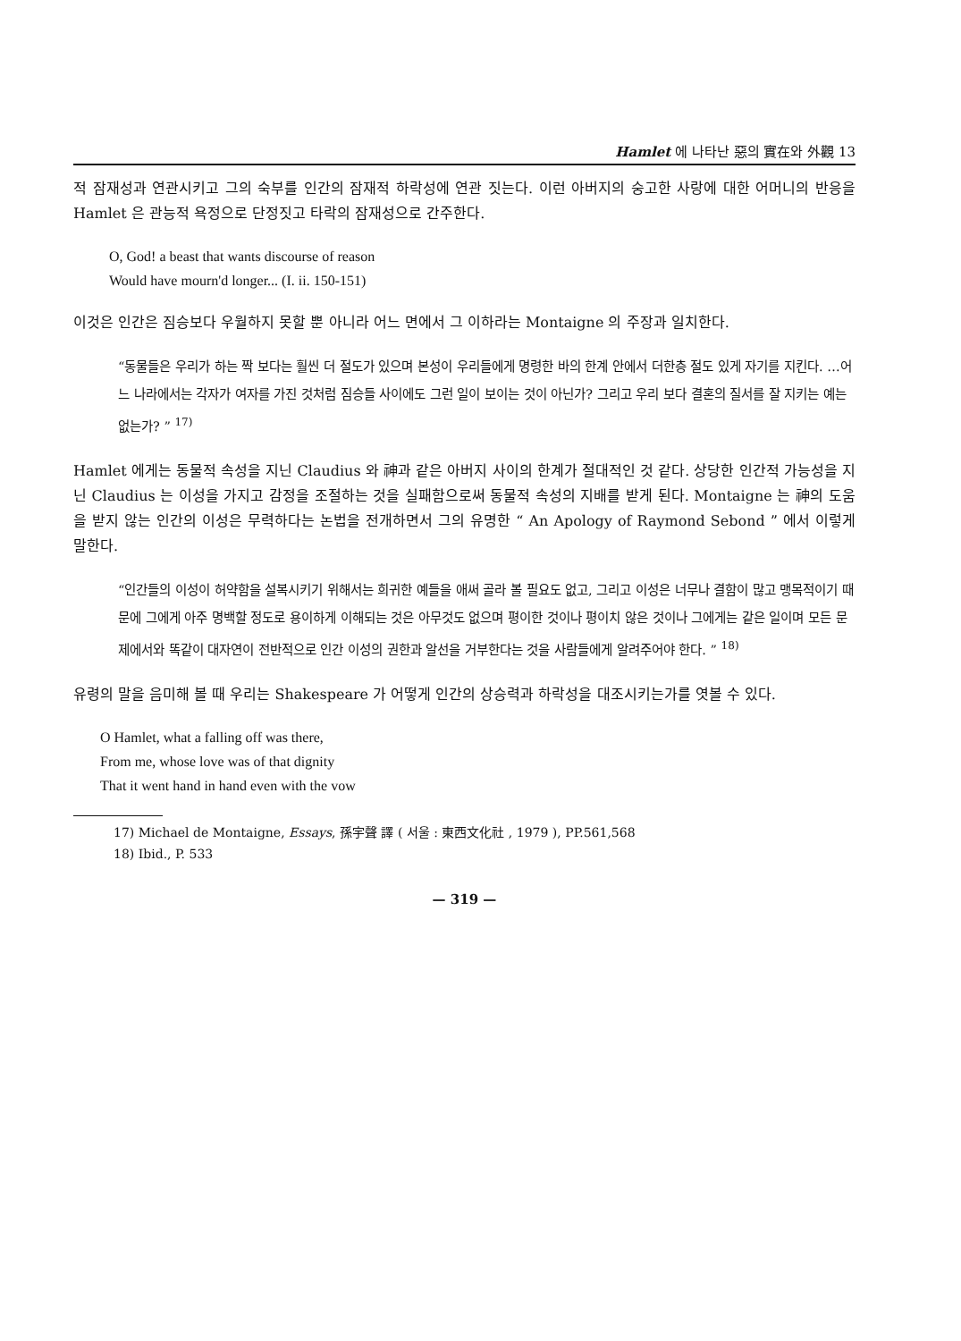Hamlet 에 나타난 惡의 實在와 外觀 13
적 잠재성과 연관시키고 그의 숙부를 인간의 잠재적 하락성에 연관 짓는다. 이런 아버지의 숭고한 사랑에 대한 어머니의 반응을 Hamlet 은 관능적 욕정으로 단정짓고 타락의 잠재성으로 간주한다.
O, God! a beast that wants discourse of reason
Would have mourn'd longer... (I. ii. 150-151)
이것은 인간은 짐승보다 우월하지 못할 뿐 아니라 어느 면에서 그 이하라는 Montaigne 의 주장과 일치한다.
“동물들은 우리가 하는 짝 보다는 훨씬 더 절도가 있으며 본성이 우리들에게 명령한 바의 한계 안에서 더한층 절도 있게 자기를 지킨다. …어느 나라에서는 각자가 여자를 가진 것처럼 짐승들 사이에도 그런 일이 보이는 것이 아닌가? 그리고 우리 보다 결혼의 질서를 잘 지키는 예는 없는가? ” <sup>17)</sup>
Hamlet 에게는 동물적 속성을 지닌 Claudius 와 神과 같은 아버지 사이의 한계가 절대적인 것 같다. 상당한 인간적 가능성을 지닌 Claudius 는 이성을 가지고 감정을 조절하는 것을 실패함으로써 동물적 속성의 지배를 받게 된다. Montaigne 는 神의 도움을 받지 않는 인간의 이성은 무력하다는 논법을 전개하면서 그의 유명한 “ An Apology of Raymond Sebond ” 에서 이렇게 말한다.
“인간들의 이성이 허약함을 설복시키기 위해서는 희귀한 예들을 애써 골라 볼 필요도 없고, 그리고 이성은 너무나 결함이 많고 맹목적이기 때문에 그에게 아주 명백할 정도로 용이하게 이해되는 것은 아무것도 없으며 평이한 것이나 평이치 않은 것이나 그에게는 같은 일이며 모든 문제에서와 똑같이 대자연이 전반적으로 인간 이성의 권한과 알선을 거부한다는 것을 사람들에게 알려주어야 한다. ” <sup>18)</sup>
유령의 말을 음미해 볼 때 우리는 Shakespeare 가 어떻게 인간의 상승력과 하락성을 대조시키는가를 엿볼 수 있다.
O Hamlet, what a falling off was there,
From me, whose love was of that dignity
That it went hand in hand even with the vow
17) Michael de Montaigne, Essays, 孫宇聲 譯 ( 서울 : 東西文化社 , 1979 ), PP.561,568
18) Ibid., P. 533
— 319 —